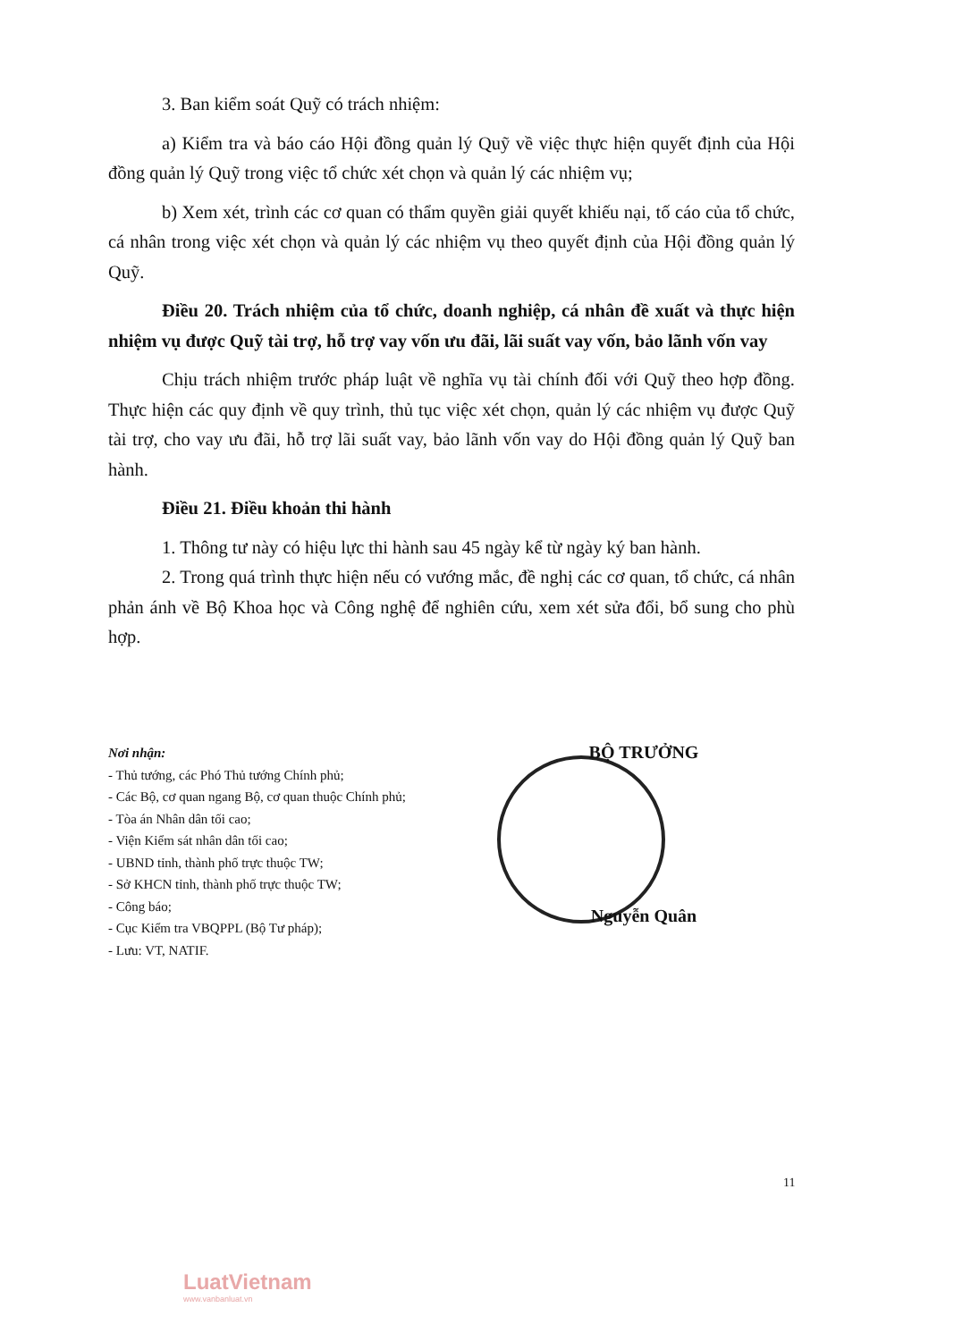3. Ban kiểm soát Quỹ có trách nhiệm:
a) Kiểm tra và báo cáo Hội đồng quản lý Quỹ về việc thực hiện quyết định của Hội đồng quản lý Quỹ trong việc tổ chức xét chọn và quản lý các nhiệm vụ;
b) Xem xét, trình các cơ quan có thẩm quyền giải quyết khiếu nại, tố cáo của tổ chức, cá nhân trong việc xét chọn và quản lý các nhiệm vụ theo quyết định của Hội đồng quản lý Quỹ.
Điều 20. Trách nhiệm của tổ chức, doanh nghiệp, cá nhân đề xuất và thực hiện nhiệm vụ được Quỹ tài trợ, hỗ trợ vay vốn ưu đãi, lãi suất vay vốn, bảo lãnh vốn vay
Chịu trách nhiệm trước pháp luật về nghĩa vụ tài chính đối với Quỹ theo hợp đồng. Thực hiện các quy định về quy trình, thủ tục việc xét chọn, quản lý các nhiệm vụ được Quỹ tài trợ, cho vay ưu đãi, hỗ trợ lãi suất vay, bảo lãnh vốn vay do Hội đồng quản lý Quỹ ban hành.
Điều 21. Điều khoản thi hành
1. Thông tư này có hiệu lực thi hành sau 45 ngày kể từ ngày ký ban hành.
2. Trong quá trình thực hiện nếu có vướng mắc, đề nghị các cơ quan, tổ chức, cá nhân phản ánh về Bộ Khoa học và Công nghệ để nghiên cứu, xem xét sửa đổi, bổ sung cho phù hợp.
Nơi nhận:
- Thủ tướng, các Phó Thủ tướng Chính phủ;
- Các Bộ, cơ quan ngang Bộ, cơ quan thuộc Chính phủ;
- Tòa án Nhân dân tối cao;
- Viện Kiểm sát nhân dân tối cao;
- UBND tỉnh, thành phố trực thuộc TW;
- Sở KHCN tỉnh, thành phố trực thuộc TW;
- Công báo;
- Cục Kiểm tra VBQPPL (Bộ Tư pháp);
- Lưu: VT, NATIF.
BỘ TRƯỞNG
Nguyễn Quân
11
LuatVietnam
www.vanbanluat.vn